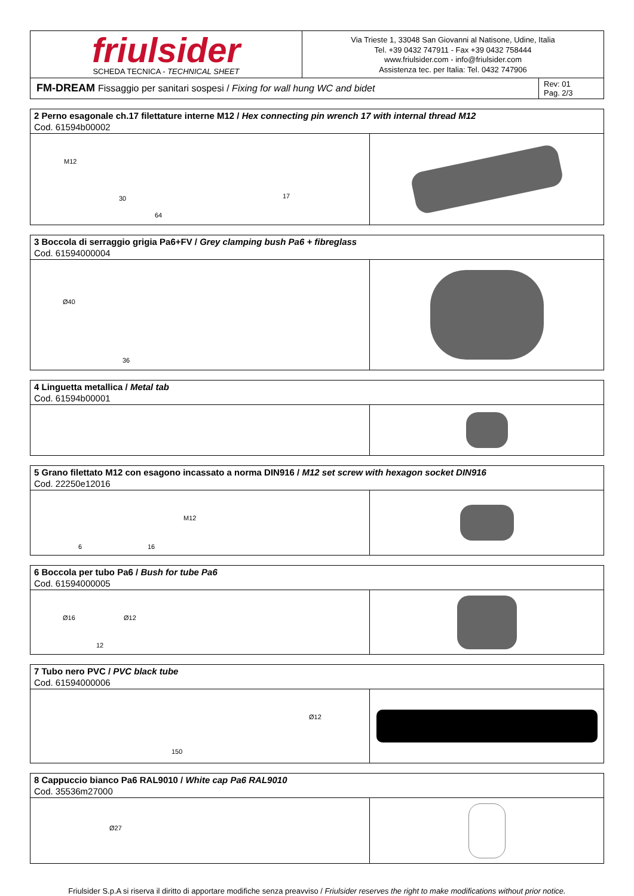friulsider
SCHEDA TECNICA - TECHNICAL SHEET
Via Trieste 1, 33048 San Giovanni al Natisone, Udine, Italia
Tel. +39 0432 747911 - Fax +39 0432 758444
www.friulsider.com - info@friulsider.com
Assistenza tec. per Italia: Tel. 0432 747906
FM-DREAM Fissaggio per sanitari sospesi / Fixing for wall hung WC and bidet
Rev: 01
Pag. 2/3
2 Perno esagonale ch.17 filettature interne M12 / Hex connecting pin wrench 17 with internal thread M12
Cod. 61594b00002
M12
30
64
17
3 Boccola di serraggio grigia Pa6+FV / Grey clamping bush Pa6 + fibreglass
Cod. 61594000004
Ø40
36
4 Linguetta metallica / Metal tab
Cod. 61594b00001
5 Grano filettato M12 con esagono incassato a norma DIN916 / M12 set screw with hexagon socket DIN916
Cod. 22250e12016
6 16
M12
6 Boccola per tubo Pa6 / Bush for tube Pa6
Cod. 61594000005
Ø16 Ø12
12
7 Tubo nero PVC / PVC black tube
Cod. 61594000006
Ø12
150
8 Cappuccio bianco Pa6 RAL9010 / White cap Pa6 RAL9010
Cod. 35536m27000
Ø27
Friulsider S.p.A si riserva il diritto di apportare modifiche senza preavviso / Friulsider reserves the right to make modifications without prior notice.